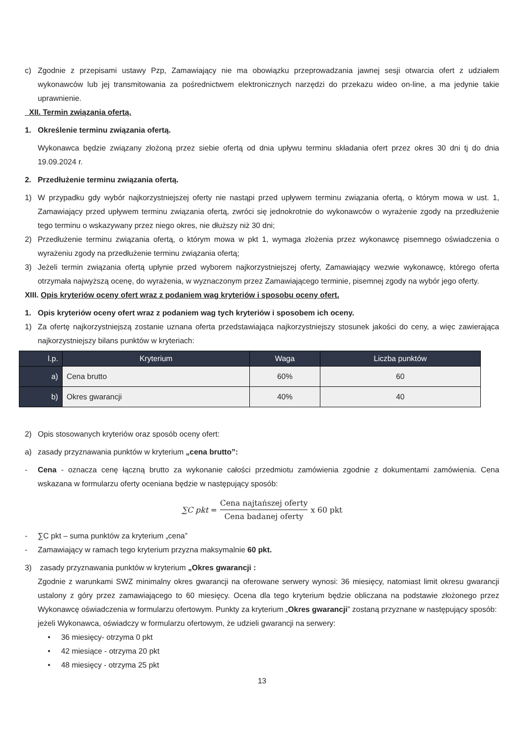c) Zgodnie z przepisami ustawy Pzp, Zamawiający nie ma obowiązku przeprowadzania jawnej sesji otwarcia ofert z udziałem wykonawców lub jej transmitowania za pośrednictwem elektronicznych narzędzi do przekazu wideo on-line, a ma jedynie takie uprawnienie.
XII. Termin związania ofertą.
1. Określenie terminu związania ofertą.
Wykonawca będzie związany złożoną przez siebie ofertą od dnia upływu terminu składania ofert przez okres 30 dni tj do dnia 19.09.2024 r.
2. Przedłużenie terminu związania ofertą.
1) W przypadku gdy wybór najkorzystniejszej oferty nie nastąpi przed upływem terminu związania ofertą, o którym mowa w ust. 1, Zamawiający przed upływem terminu związania ofertą, zwróci się jednokrotnie do wykonawców o wyrażenie zgody na przedłużenie tego terminu o wskazywany przez niego okres, nie dłuższy niż 30 dni;
2) Przedłużenie terminu związania ofertą, o którym mowa w pkt 1, wymaga złożenia przez wykonawcę pisemnego oświadczenia o wyrażeniu zgody na przedłużenie terminu związania ofertą;
3) Jeżeli termin związania ofertą upłynie przed wyborem najkorzystniejszej oferty, Zamawiający wezwie wykonawcę, którego oferta otrzymała najwyższą ocenę, do wyrażenia, w wyznaczonym przez Zamawiającego terminie, pisemnej zgody na wybór jego oferty.
XIII. Opis kryteriów oceny ofert wraz z podaniem wag kryteriów i sposobu oceny ofert.
1. Opis kryteriów oceny ofert wraz z podaniem wag tych kryteriów i sposobem ich oceny.
1) Za ofertę najkorzystniejszą zostanie uznana oferta przedstawiająca najkorzystniejszy stosunek jakości do ceny, a więc zawierająca najkorzystniejszy bilans punktów w kryteriach:
| l.p. | Kryterium | Waga | Liczba punktów |
| --- | --- | --- | --- |
| a) | Cena brutto | 60% | 60 |
| b) | Okres gwarancji | 40% | 40 |
2) Opis stosowanych kryteriów oraz sposób oceny ofert:
a) zasady przyznawania punktów w kryterium „cena brutto”:
- Cena - oznacza cenę łączną brutto za wykonanie całości przedmiotu zamówienia zgodnie z dokumentami zamówienia. Cena wskazana w formularzu oferty oceniana będzie w następujący sposób:
∑C pkt = Cena najtańszej oferty Cena badanej oferty x 60 pkt
- ∑C pkt – suma punktów za kryterium „cena”
- Zamawiający w ramach tego kryterium przyzna maksymalnie 60 pkt.
3) zasady przyznawania punktów w kryterium „Okres gwarancji :
Zgodnie z warunkami SWZ minimalny okres gwarancji na oferowane serwery wynosi: 36 miesięcy, natomiast limit okresu gwarancji ustalony z góry przez zamawiającego to 60 miesięcy. Ocena dla tego kryterium będzie obliczana na podstawie złożonego przez Wykonawcę oświadczenia w formularzu ofertowym. Punkty za kryterium „Okres gwarancji” zostaną przyznane w następujący sposób:
jeżeli Wykonawca, oświadczy w formularzu ofertowym, że udzieli gwarancji na serwery:
• 36 miesięcy- otrzyma 0 pkt
• 42 miesiące - otrzyma 20 pkt
• 48 miesięcy - otrzyma 25 pkt
13